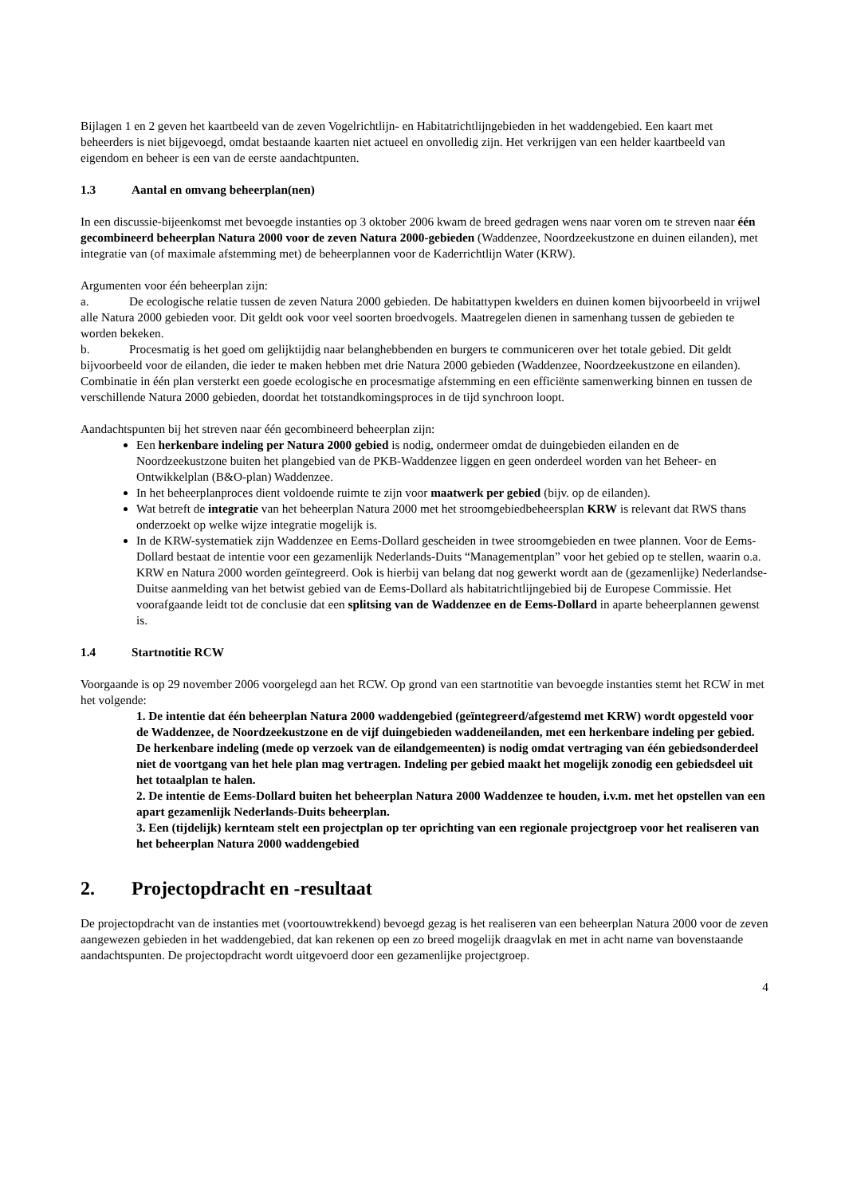Bijlagen 1 en 2 geven het kaartbeeld van de zeven Vogelrichtlijn- en Habitatrichtlijngebieden in het waddengebied. Een kaart met beheerders is niet bijgevoegd, omdat bestaande kaarten niet actueel en onvolledig zijn. Het verkrijgen van een helder kaartbeeld van eigendom en beheer is een van de eerste aandachtpunten.
1.3 Aantal en omvang beheerplan(nen)
In een discussie-bijeenkomst met bevoegde instanties op 3 oktober 2006 kwam de breed gedragen wens naar voren om te streven naar één gecombineerd beheerplan Natura 2000 voor de zeven Natura 2000-gebieden (Waddenzee, Noordzeekustzone en duinen eilanden), met integratie van (of maximale afstemming met) de beheerplannen voor de Kaderrichtlijn Water (KRW).
Argumenten voor één beheerplan zijn:
a. De ecologische relatie tussen de zeven Natura 2000 gebieden. De habitattypen kwelders en duinen komen bijvoorbeeld in vrijwel alle Natura 2000 gebieden voor. Dit geldt ook voor veel soorten broedvogels. Maatregelen dienen in samenhang tussen de gebieden te worden bekeken.
b. Procesmatig is het goed om gelijktijdig naar belanghebbenden en burgers te communiceren over het totale gebied. Dit geldt bijvoorbeeld voor de eilanden, die ieder te maken hebben met drie Natura 2000 gebieden (Waddenzee, Noordzeekustzone en eilanden). Combinatie in één plan versterkt een goede ecologische en procesmatige afstemming en een efficiënte samenwerking binnen en tussen de verschillende Natura 2000 gebieden, doordat het totstandkomingsproces in de tijd synchroon loopt.
Aandachtspunten bij het streven naar één gecombineerd beheerplan zijn:
Een herkenbare indeling per Natura 2000 gebied is nodig, ondermeer omdat de duingebieden eilanden en de Noordzeekustzone buiten het plangebied van de PKB-Waddenzee liggen en geen onderdeel worden van het Beheer- en Ontwikkelplan (B&O-plan) Waddenzee.
In het beheerplanproces dient voldoende ruimte te zijn voor maatwerk per gebied (bijv. op de eilanden).
Wat betreft de integratie van het beheerplan Natura 2000 met het stroomgebiedbeheersplan KRW is relevant dat RWS thans onderzoekt op welke wijze integratie mogelijk is.
In de KRW-systematiek zijn Waddenzee en Eems-Dollard gescheiden in twee stroomgebieden en twee plannen. Voor de Eems-Dollard bestaat de intentie voor een gezamenlijk Nederlands-Duits “Managementplan” voor het gebied op te stellen, waarin o.a. KRW en Natura 2000 worden geïntegreerd. Ook is hierbij van belang dat nog gewerkt wordt aan de (gezamenlijke) Nederlandse-Duitse aanmelding van het betwist gebied van de Eems-Dollard als habitatrichtlijngebied bij de Europese Commissie. Het voorafgaande leidt tot de conclusie dat een splitsing van de Waddenzee en de Eems-Dollard in aparte beheerplannen gewenst is.
1.4 Startnotitie RCW
Voorgaande is op 29 november 2006 voorgelegd aan het RCW. Op grond van een startnotitie van bevoegde instanties stemt het RCW in met het volgende:
1. De intentie dat één beheerplan Natura 2000 waddengebied (geïntegreerd/afgestemd met KRW) wordt opgesteld voor de Waddenzee, de Noordzeekustzone en de vijf duingebieden waddeneilanden, met een herkenbare indeling per gebied. De herkenbare indeling (mede op verzoek van de eilandgemeenten) is nodig omdat vertraging van één gebiedsonderdeel niet de voortgang van het hele plan mag vertragen. Indeling per gebied maakt het mogelijk zonodig een gebiedsdeel uit het totaalplan te halen.
2. De intentie de Eems-Dollard buiten het beheerplan Natura 2000 Waddenzee te houden, i.v.m. met het opstellen van een apart gezamenlijk Nederlands-Duits beheerplan.
3. Een (tijdelijk) kernteam stelt een projectplan op ter oprichting van een regionale projectgroep voor het realiseren van het beheerplan Natura 2000 waddengebied
2. Projectopdracht en -resultaat
De projectopdracht van de instanties met (voortouwtrekkend) bevoegd gezag is het realiseren van een beheerplan Natura 2000 voor de zeven aangewezen gebieden in het waddengebied, dat kan rekenen op een zo breed mogelijk draagvlak en met in acht name van bovenstaande aandachtspunten. De projectopdracht wordt uitgevoerd door een gezamenlijke projectgroep.
4